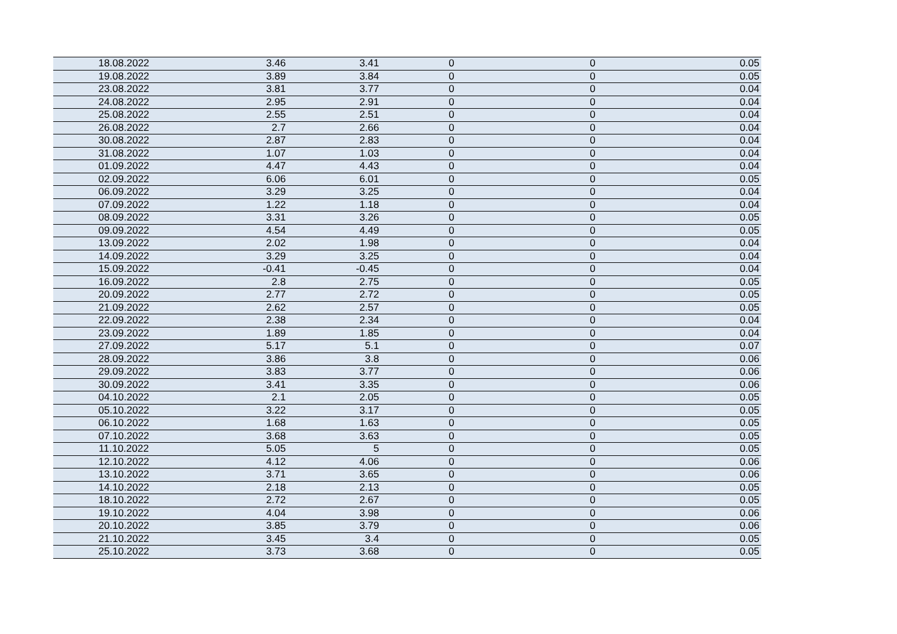| 18.08.2022 | 3.46 | 3.41 | 0 | 0 | 0.05 |
| 19.08.2022 | 3.89 | 3.84 | 0 | 0 | 0.05 |
| 23.08.2022 | 3.81 | 3.77 | 0 | 0 | 0.04 |
| 24.08.2022 | 2.95 | 2.91 | 0 | 0 | 0.04 |
| 25.08.2022 | 2.55 | 2.51 | 0 | 0 | 0.04 |
| 26.08.2022 | 2.7 | 2.66 | 0 | 0 | 0.04 |
| 30.08.2022 | 2.87 | 2.83 | 0 | 0 | 0.04 |
| 31.08.2022 | 1.07 | 1.03 | 0 | 0 | 0.04 |
| 01.09.2022 | 4.47 | 4.43 | 0 | 0 | 0.04 |
| 02.09.2022 | 6.06 | 6.01 | 0 | 0 | 0.05 |
| 06.09.2022 | 3.29 | 3.25 | 0 | 0 | 0.04 |
| 07.09.2022 | 1.22 | 1.18 | 0 | 0 | 0.04 |
| 08.09.2022 | 3.31 | 3.26 | 0 | 0 | 0.05 |
| 09.09.2022 | 4.54 | 4.49 | 0 | 0 | 0.05 |
| 13.09.2022 | 2.02 | 1.98 | 0 | 0 | 0.04 |
| 14.09.2022 | 3.29 | 3.25 | 0 | 0 | 0.04 |
| 15.09.2022 | -0.41 | -0.45 | 0 | 0 | 0.04 |
| 16.09.2022 | 2.8 | 2.75 | 0 | 0 | 0.05 |
| 20.09.2022 | 2.77 | 2.72 | 0 | 0 | 0.05 |
| 21.09.2022 | 2.62 | 2.57 | 0 | 0 | 0.05 |
| 22.09.2022 | 2.38 | 2.34 | 0 | 0 | 0.04 |
| 23.09.2022 | 1.89 | 1.85 | 0 | 0 | 0.04 |
| 27.09.2022 | 5.17 | 5.1 | 0 | 0 | 0.07 |
| 28.09.2022 | 3.86 | 3.8 | 0 | 0 | 0.06 |
| 29.09.2022 | 3.83 | 3.77 | 0 | 0 | 0.06 |
| 30.09.2022 | 3.41 | 3.35 | 0 | 0 | 0.06 |
| 04.10.2022 | 2.1 | 2.05 | 0 | 0 | 0.05 |
| 05.10.2022 | 3.22 | 3.17 | 0 | 0 | 0.05 |
| 06.10.2022 | 1.68 | 1.63 | 0 | 0 | 0.05 |
| 07.10.2022 | 3.68 | 3.63 | 0 | 0 | 0.05 |
| 11.10.2022 | 5.05 | 5 | 0 | 0 | 0.05 |
| 12.10.2022 | 4.12 | 4.06 | 0 | 0 | 0.06 |
| 13.10.2022 | 3.71 | 3.65 | 0 | 0 | 0.06 |
| 14.10.2022 | 2.18 | 2.13 | 0 | 0 | 0.05 |
| 18.10.2022 | 2.72 | 2.67 | 0 | 0 | 0.05 |
| 19.10.2022 | 4.04 | 3.98 | 0 | 0 | 0.06 |
| 20.10.2022 | 3.85 | 3.79 | 0 | 0 | 0.06 |
| 21.10.2022 | 3.45 | 3.4 | 0 | 0 | 0.05 |
| 25.10.2022 | 3.73 | 3.68 | 0 | 0 | 0.05 |